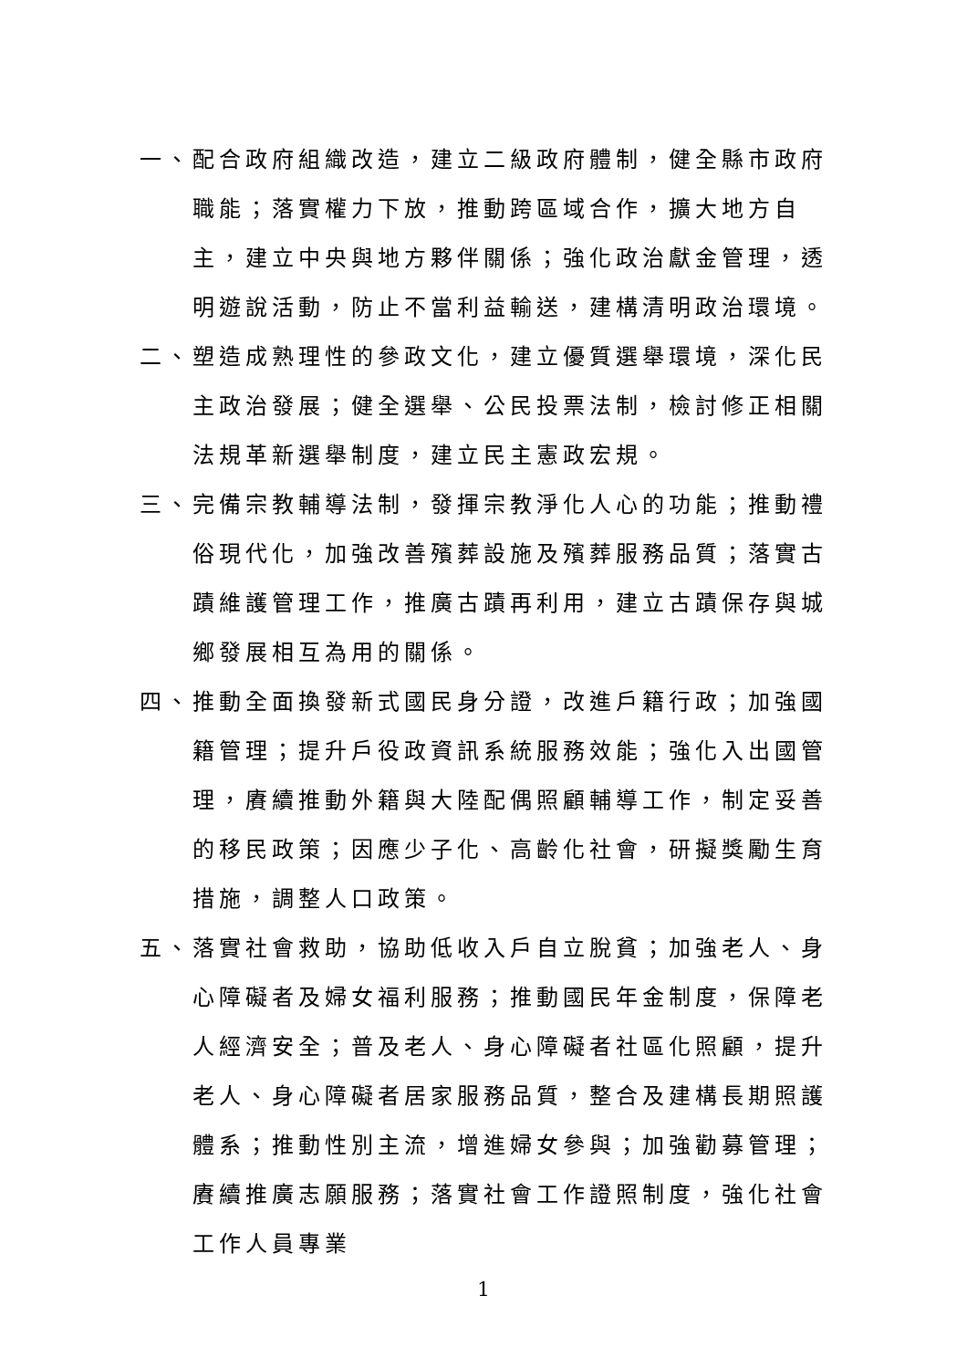一、 配合政府組織改造，建立二級政府體制，健全縣市政府職能；落實權力下放，推動跨區域合作，擴大地方自主，建立中央與地方夥伴關係；強化政治獻金管理，透明遊說活動，防止不當利益輸送，建構清明政治環境。
二、 塑造成熟理性的參政文化，建立優質選舉環境，深化民主政治發展；健全選舉、公民投票法制，檢討修正相關法規革新選舉制度，建立民主憲政宏規。
三、 完備宗教輔導法制，發揮宗教淨化人心的功能；推動禮俗現代化，加強改善殯葬設施及殯葬服務品質；落實古蹟維護管理工作，推廣古蹟再利用，建立古蹟保存與城鄉發展相互為用的關係。
四、 推動全面換發新式國民身分證，改進戶籍行政；加強國籍管理；提升戶役政資訊系統服務效能；強化入出國管理，賡續推動外籍與大陸配偶照顧輔導工作，制定妥善的移民政策；因應少子化、高齡化社會，研擬獎勵生育措施，調整人口政策。
五、 落實社會救助，協助低收入戶自立脫貧；加強老人、身心障礙者及婦女福利服務；推動國民年金制度，保障老人經濟安全；普及老人、身心障礙者社區化照顧，提升老人、身心障礙者居家服務品質，整合及建構長期照護體系；推動性別主流，增進婦女參與；加強勸募管理；賡續推廣志願服務；落實社會工作證照制度，強化社會工作人員專業
1